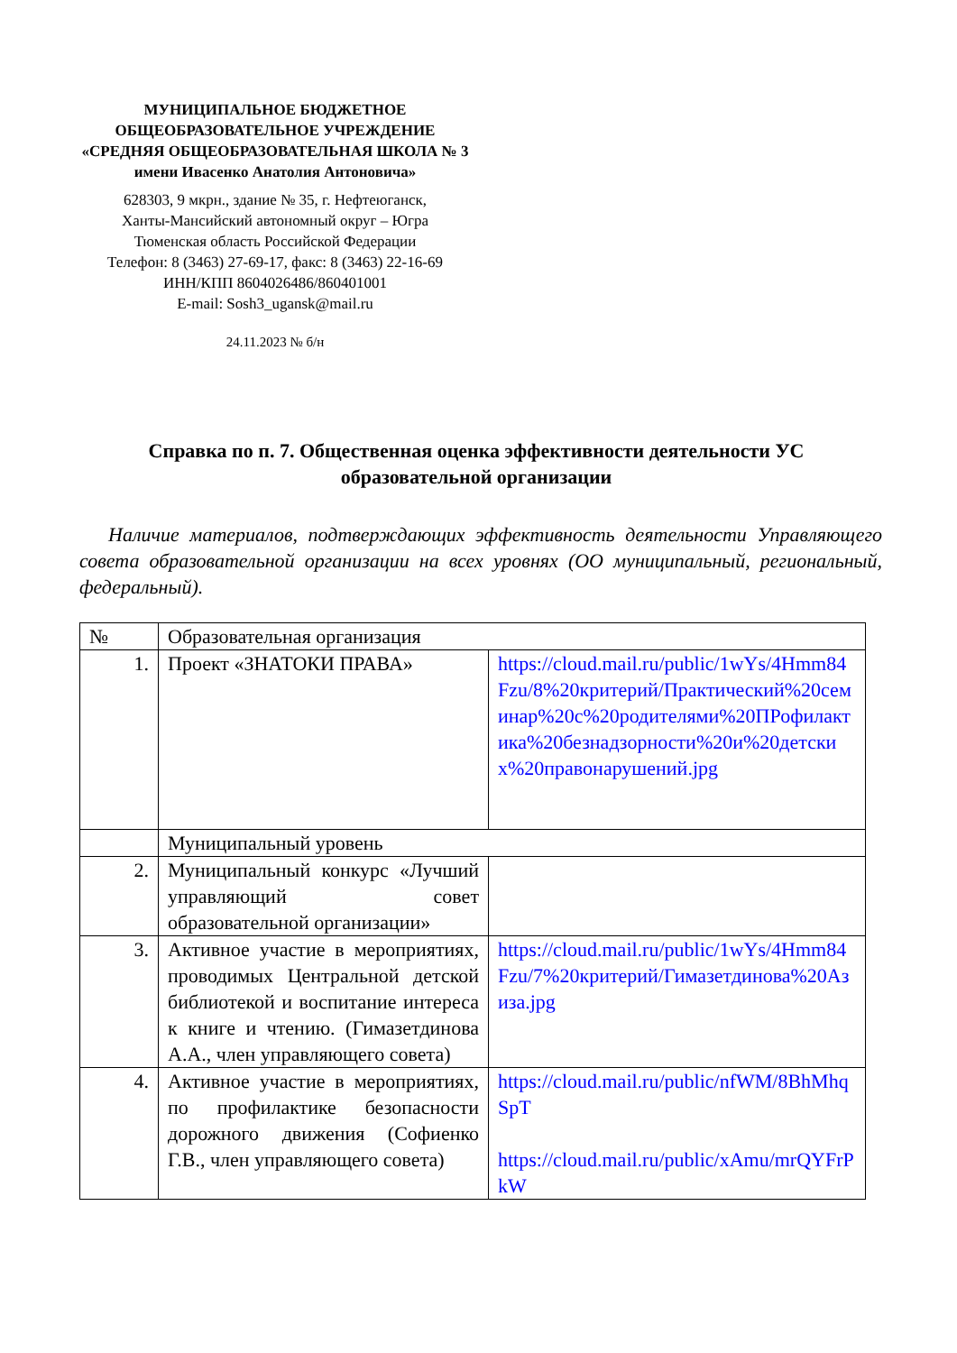МУНИЦИПАЛЬНОЕ БЮДЖЕТНОЕ
ОБЩЕОБРАЗОВАТЕЛЬНОЕ УЧРЕЖДЕНИЕ
«СРЕДНЯЯ ОБЩЕОБРАЗОВАТЕЛЬНАЯ ШКОЛА № 3
имени Ивасенко Анатолия Антоновича»
628303, 9 мкрн., здание № 35, г. Нефтеюганск,
Ханты-Мансийский автономный округ – Югра
Тюменская область Российской Федерации
Телефон: 8 (3463) 27-69-17, факс: 8 (3463) 22-16-69
ИНН/КПП 8604026486/860401001
E-mail: Sosh3_ugansk@mail.ru
24.11.2023 № б/н
Справка по п. 7. Общественная оценка эффективности деятельности УС образовательной организации
Наличие материалов, подтверждающих эффективность деятельности Управляющего совета образовательной организации на всех уровнях (ОО муниципальный, региональный, федеральный).
| № | Образовательная организация | |
| 1. | Проект «ЗНАТОКИ ПРАВА» | https://cloud.mail.ru/public/1wYs/4Hmm84Fzu/8%20критерий/Практический%20семинар%20с%20родителями%20ПРофилактика%20безнадзорности%20и%20детских%20правонарушений.jpg |
| | Муниципальный уровень | |
| 2. | Муниципальный конкурс «Лучший управляющий совет образовательной организации» | |
| 3. | Активное участие в мероприятиях, проводимых Центральной детской библиотекой и воспитание интереса к книге и чтению. (Гимазетдинова А.А., член управляющего совета) | https://cloud.mail.ru/public/1wYs/4Hmm84Fzu/7%20критерий/Гимазетдинова%20Азиза.jpg |
| 4. | Активное участие в мероприятиях, по профилактике безопасности дорожного движения (Софиенко Г.В., член управляющего совета) | https://cloud.mail.ru/public/nfWM/8BhMhqSpT https://cloud.mail.ru/public/xAmu/mrQYFrPkW |